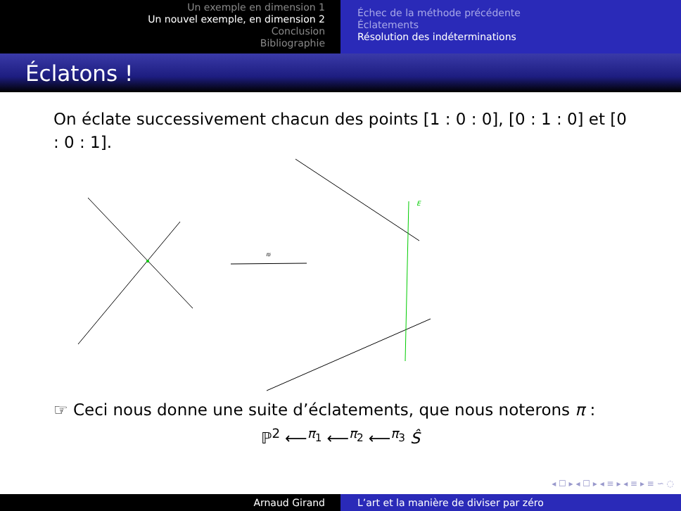Un exemple en dimension 1
Un nouvel exemple, en dimension 2
Conclusion
Bibliographie
Échec de la méthode précédente
Éclatements
Résolution des indéterminations
Éclatons !
On éclate successivement chacun des points [1 : 0 : 0], [0 : 1 : 0] et [0 : 0 : 1].
πi
E
☞ Ceci nous donne une suite d’éclatements, que nous noterons π :
ℙ<sup>2</sup> ⟵<sup>π<sub>1</sub></sup> ⟵<sup>π<sub>2</sub></sup> ⟵<sup>π<sub>3</sub></sup> Ŝ
◂ ☐ ▸ ◂ ☐ ▸ ◂ ≡ ▸ ◂ ≡ ▸ ≡ ∽ ◌
Arnaud Girand L’art et la manière de diviser par zéro